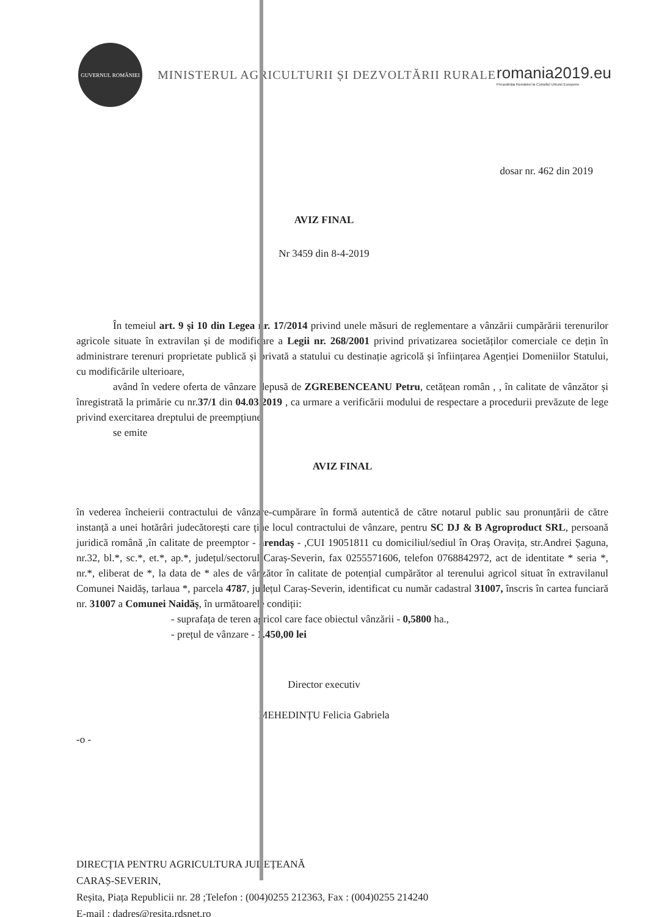GUVERNUL ROMÂNIEI
MINISTERUL AGRICULTURII ȘI DEZVOLTĂRII RURALE
romania2019.eu
Președinția României la Consiliul Uniunii Europene
dosar nr. 462 din 2019
AVIZ FINAL
Nr 3459 din 8-4-2019
În temeiul art. 9 și 10 din Legea nr. 17/2014 privind unele măsuri de reglementare a vânzării cumpărării terenurilor agricole situate în extravilan și de modificare a Legii nr. 268/2001 privind privatizarea societăților comerciale ce dețin în administrare terenuri proprietate publică și privată a statului cu destinație agricolă și înființarea Agenției Domeniilor Statului, cu modificările ulterioare,
având în vedere oferta de vânzare depusă de ZGREBENCEANU Petru, cetățean român , , în calitate de vânzător și înregistrată la primărie cu nr.37/1 din 04.03.2019 , ca urmare a verificării modului de respectare a procedurii prevăzute de lege privind exercitarea dreptului de preempțiune,
se emite
AVIZ FINAL
în vederea încheierii contractului de vânzare-cumpărare în formă autentică de către notarul public sau pronunțării de către instanță a unei hotărâri judecătorești care ține locul contractului de vânzare, pentru SC DJ & B Agroproduct SRL, persoană juridică română ,în calitate de preemptor - arendaș - ,CUI 19051811 cu domiciliul/sediul în Oraș Oravița, str.Andrei Șaguna, nr.32, bl.*, sc.*, et.*, ap.*, județul/sectorul Caraș-Severin, fax 0255571606, telefon 0768842972, act de identitate * seria *, nr.*, eliberat de *, la data de * ales de vânzător în calitate de potențial cumpărător al terenului agricol situat în extravilanul Comunei Naidăș, tarlaua *, parcela 4787, județul Caraș-Severin, identificat cu număr cadastral 31007, înscris în cartea funciară nr. 31007 a Comunei Naidăș, în următoarele condiții:
- suprafața de teren agricol care face obiectul vânzării - 0,5800 ha.,
- prețul de vânzare - 1.450,00 lei
Director executiv
MEHEDINȚU Felicia Gabriela
-o -
DIRECȚIA PENTRU AGRICULTURA JUDEȚEANĂ
CARAȘ-SEVERIN,
Reșita, Piața Republicii nr. 28 ;Telefon : (004)0255 212363, Fax : (004)0255 214240
E-mail : dadres@resita.rdsnet.ro